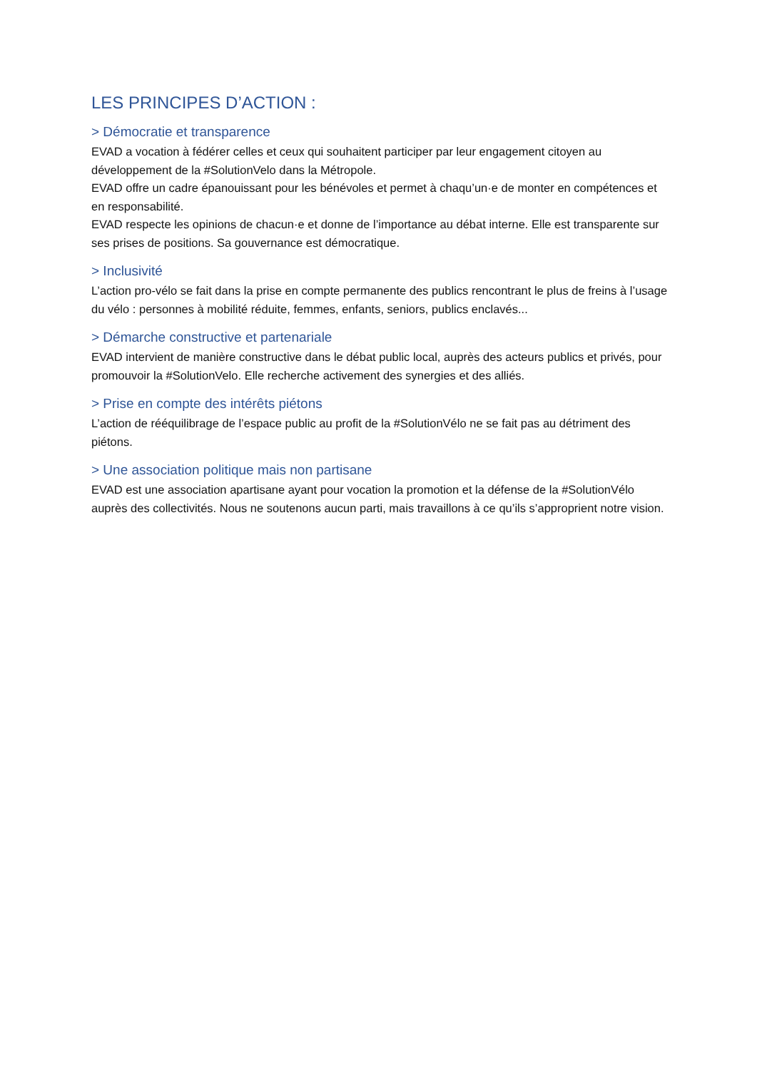LES PRINCIPES D’ACTION :
> Démocratie et transparence
EVAD a vocation à fédérer celles et ceux qui souhaitent participer par leur engagement citoyen au développement de la #SolutionVelo dans la Métropole.
EVAD offre un cadre épanouissant pour les bénévoles et permet à chaqu’un·e de monter en compétences et en responsabilité.
EVAD respecte les opinions de chacun·e et donne de l’importance au débat interne. Elle est transparente sur ses prises de positions. Sa gouvernance est démocratique.
> Inclusivité
L’action pro-vélo se fait dans la prise en compte permanente des publics rencontrant le plus de freins à l’usage du vélo : personnes à mobilité réduite, femmes, enfants, seniors, publics enclavés...
> Démarche constructive et partenariale
EVAD intervient de manière constructive dans le débat public local, auprès des acteurs publics et privés, pour promouvoir la #SolutionVelo. Elle recherche activement des synergies et des alliés.
> Prise en compte des intérêts piétons
L’action de rééquilibrage de l’espace public au profit de la #SolutionVélo ne se fait pas au détriment des piétons.
> Une association politique mais non partisane
EVAD est une association apartisane ayant pour vocation la promotion et la défense de la #SolutionVélo auprès des collectivités. Nous ne soutenons aucun parti, mais travaillons à ce qu’ils s’approprient notre vision.